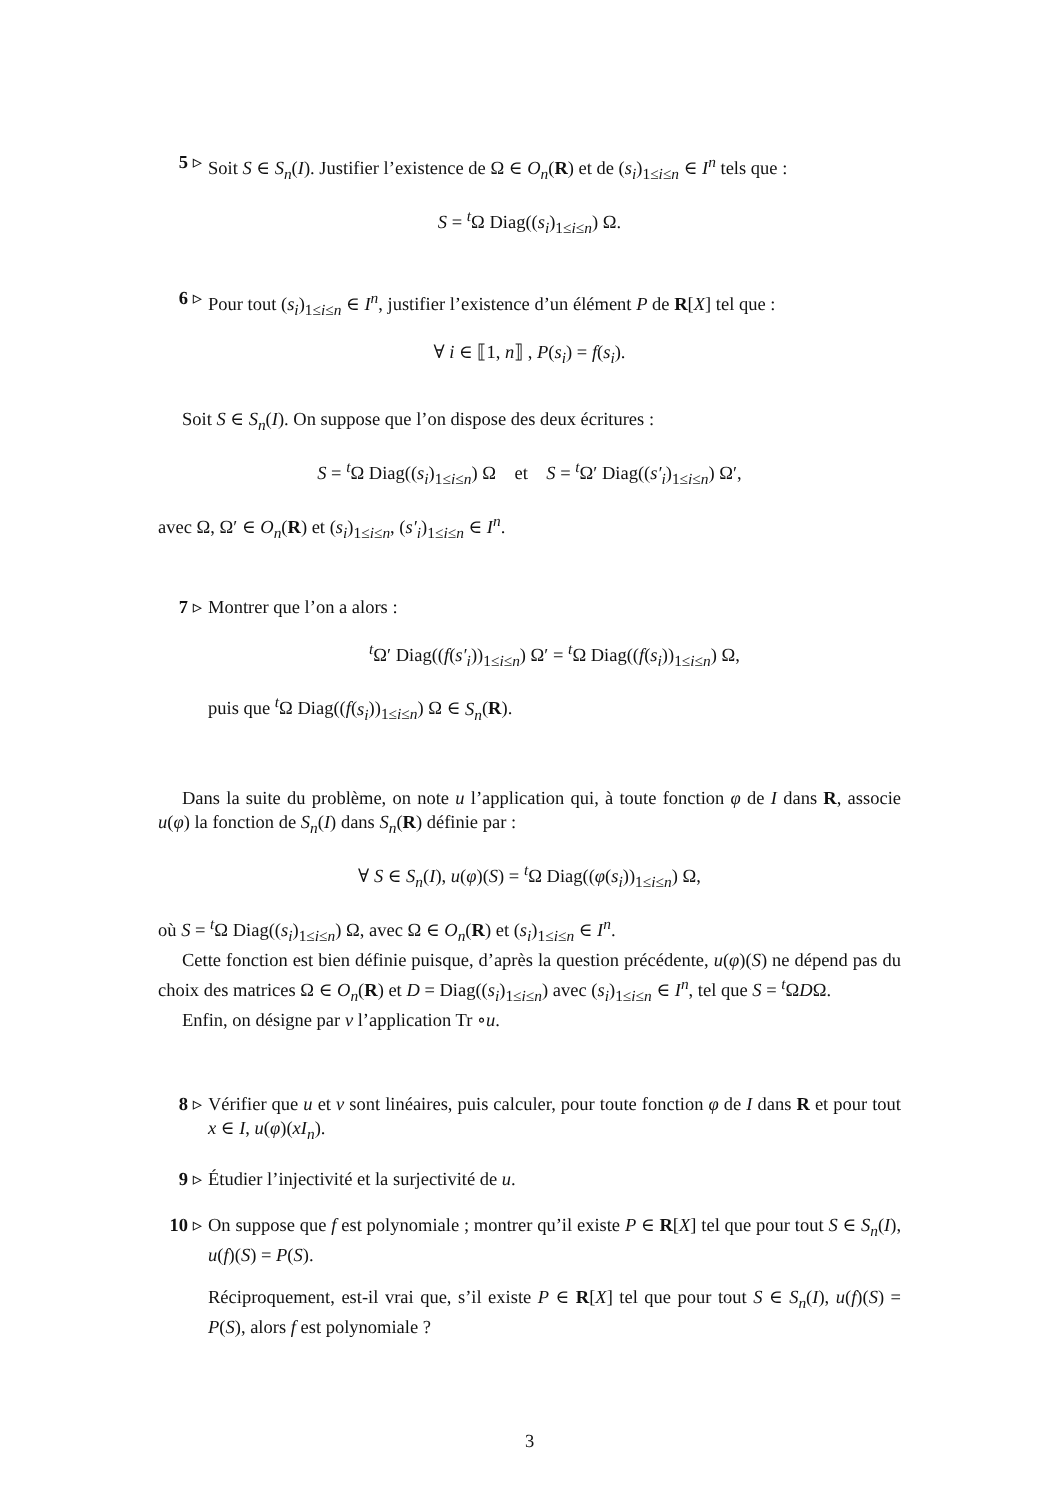5 ▹ Soit S ∈ S<sub>n</sub>(I). Justifier l’existence de Ω ∈ O<sub>n</sub>(R) et de (s<sub>i</sub>)<sub>1≤i≤n</sub> ∈ I<sup>n</sup> tels que :
S = <sup>t</sup>Ω Diag((s<sub>i</sub>)<sub>1≤i≤n</sub>) Ω.
6 ▹ Pour tout (s<sub>i</sub>)<sub>1≤i≤n</sub> ∈ I<sup>n</sup>, justifier l’existence d’un élément P de R[X] tel que :
∀ i ∈ ⟦1, n⟧ , P(s<sub>i</sub>) = f(s<sub>i</sub>).
Soit S ∈ S<sub>n</sub>(I). On suppose que l’on dispose des deux écritures :
S = <sup>t</sup>Ω Diag((s<sub>i</sub>)<sub>1≤i≤n</sub>) Ω et S = <sup>t</sup>Ω′ Diag((s′<sub>i</sub>)<sub>1≤i≤n</sub>) Ω′,
avec Ω, Ω′ ∈ O<sub>n</sub>(R) et (s<sub>i</sub>)<sub>1≤i≤n</sub>, (s′<sub>i</sub>)<sub>1≤i≤n</sub> ∈ I<sup>n</sup>.
7 ▹ Montrer que l’on a alors :
<sup>t</sup> Ω′ Diag((f(s′<sub>i</sub>))<sub>1≤i≤n</sub>) Ω′ = <sup>t</sup>Ω Diag((f(s<sub>i</sub>))<sub>1≤i≤n</sub>) Ω,
puis que <sup>t</sup>Ω Diag((f(s<sub>i</sub>))<sub>1≤i≤n</sub>) Ω ∈ S<sub>n</sub>(R).
Dans la suite du problème, on note u l’application qui, à toute fonction φ de I dans R, associe u(φ) la fonction de S<sub>n</sub>(I) dans S<sub>n</sub>(R) définie par :
∀ S ∈ S<sub>n</sub>(I), u(φ)(S) = <sup>t</sup>Ω Diag((φ(s<sub>i</sub>))<sub>1≤i≤n</sub>) Ω,
où S = <sup>t</sup>Ω Diag((s<sub>i</sub>)<sub>1≤i≤n</sub>) Ω, avec Ω ∈ O<sub>n</sub>(R) et (s<sub>i</sub>)<sub>1≤i≤n</sub> ∈ I<sup>n</sup>.
Cette fonction est bien définie puisque, d’après la question précédente, u(φ)(S) ne dépend pas du choix des matrices Ω ∈ O<sub>n</sub>(R) et D = Diag((s<sub>i</sub>)<sub>1≤i≤n</sub>) avec (s<sub>i</sub>)<sub>1≤i≤n</sub> ∈ I<sup>n</sup>, tel que S = <sup>t</sup>ΩDΩ.
Enfin, on désigne par v l’application Tr ∘u.
8 ▹ Vérifier que u et v sont linéaires, puis calculer, pour toute fonction φ de I dans R et pour tout x ∈ I, u(φ)(xI<sub>n</sub>).
9 ▹ Étudier l’injectivité et la surjectivité de u.
10 ▹ On suppose que f est polynomiale ; montrer qu’il existe P ∈ R[X] tel que pour tout S ∈ S<sub>n</sub>(I), u(f)(S) = P(S).
Réciproquement, est-il vrai que, s’il existe P ∈ R[X] tel que pour tout S ∈ S<sub>n</sub>(I), u(f)(S) = P(S), alors f est polynomiale ?
3